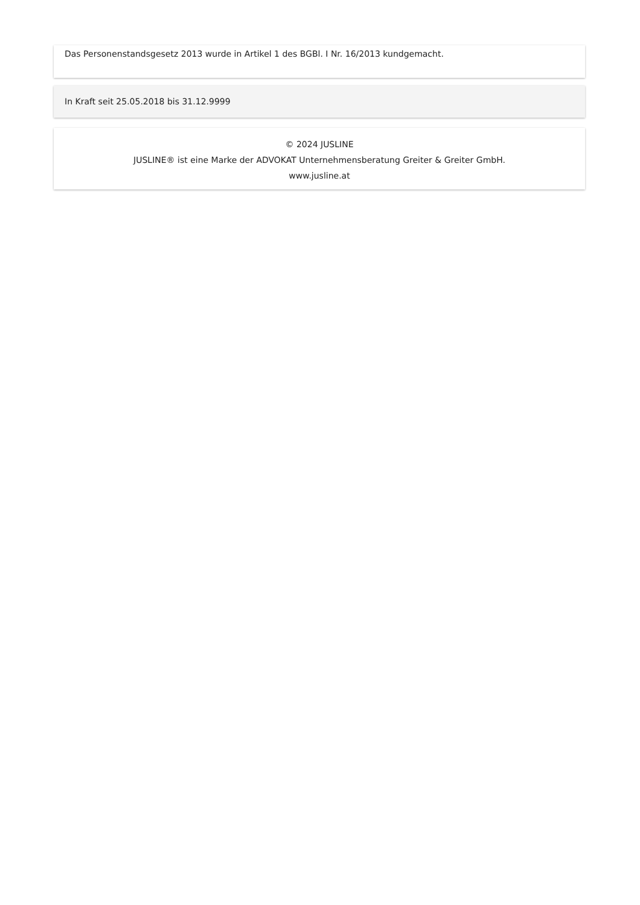Das Personenstandsgesetz 2013 wurde in Artikel 1 des BGBl. I Nr. 16/2013 kundgemacht.
In Kraft seit 25.05.2018 bis 31.12.9999
© 2024 JUSLINE
JUSLINE® ist eine Marke der ADVOKAT Unternehmensberatung Greiter & Greiter GmbH.
www.jusline.at